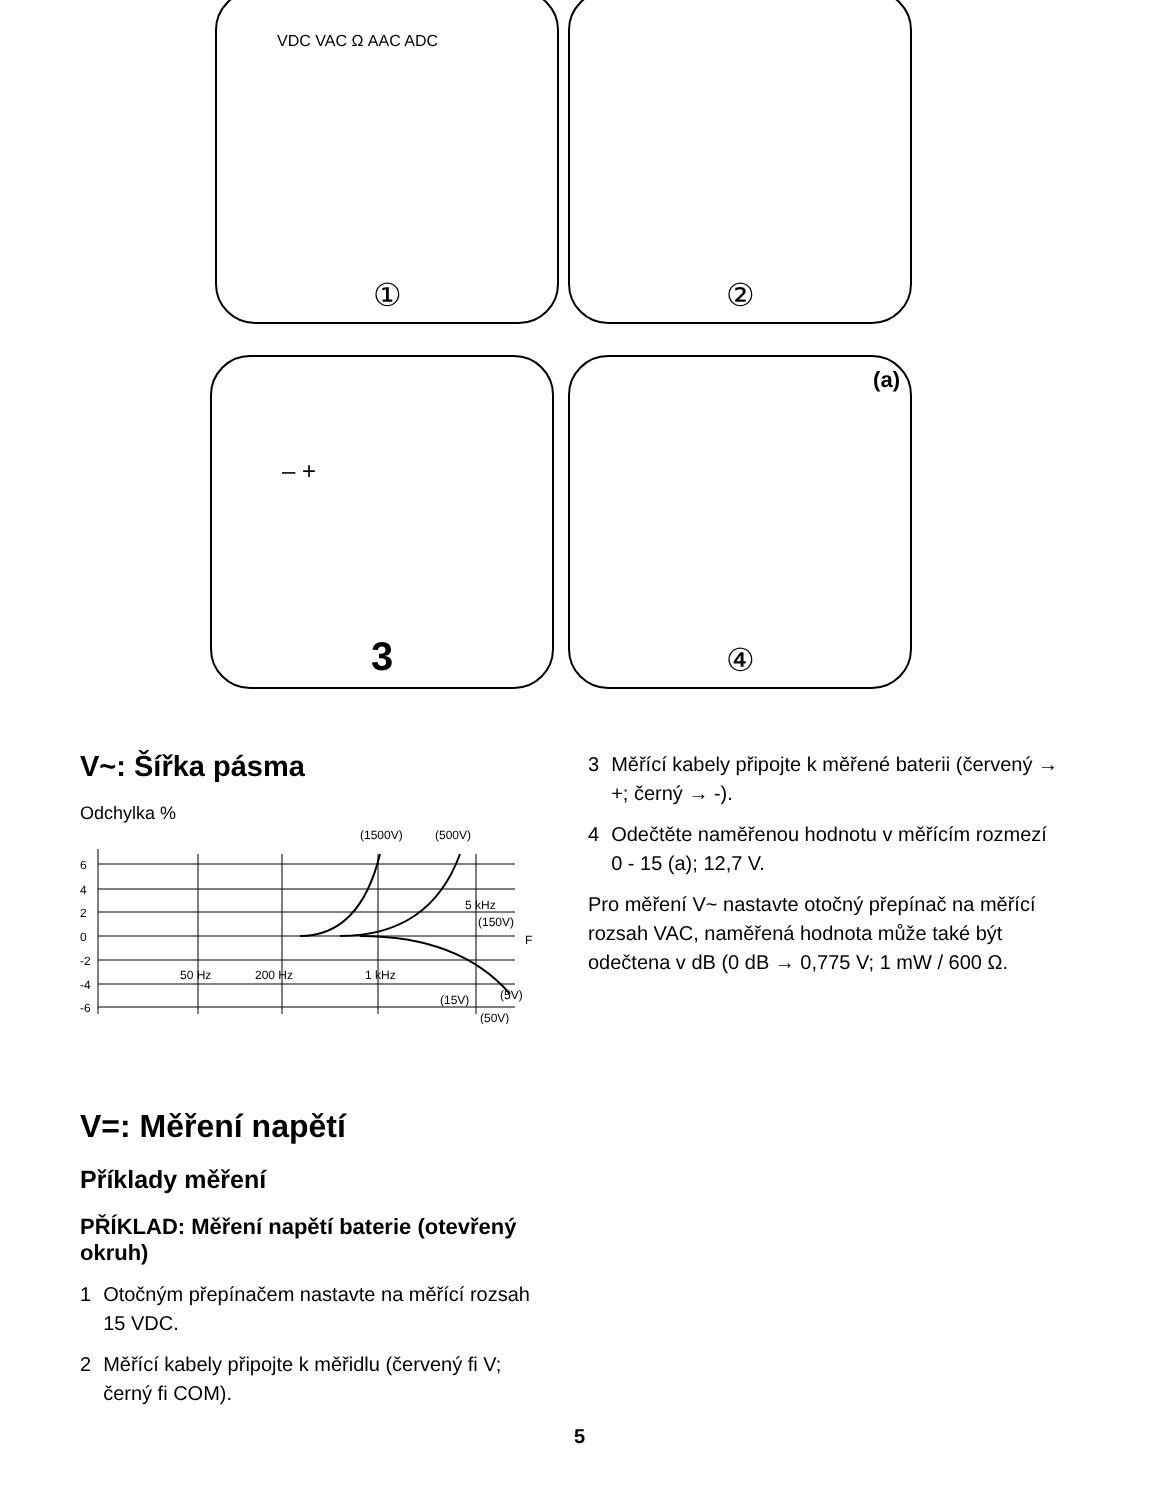VDC VAC Ω AAC ADC
①
②
– +
3
(a)
④
V~: Šířka pásma
Odchylka %
(1500V)
(500V)
6
4
2
0
-2
-4
-6
50 Hz
200 Hz
1 kHz
5 kHz
(150V)
F
(15V)
(5V)
(50V)
V=: Měření napětí
Příklady měření
PŘÍKLAD: Měření napětí baterie (otevřený okruh)
1 Otočným přepínačem nastavte na měřící rozsah 15 VDC.
2 Měřící kabely připojte k měřidlu (červený fi V; černý fi COM).
3 Měřící kabely připojte k měřené baterii (červený → +; černý → -).
4 Odečtěte naměřenou hodnotu v měřícím rozmezí 0 - 15 (a); 12,7 V.
Pro měření V~ nastavte otočný přepínač na měřící rozsah VAC, naměřená hodnota může také být odečtena v dB (0 dB → 0,775 V; 1 mW / 600 Ω.
5